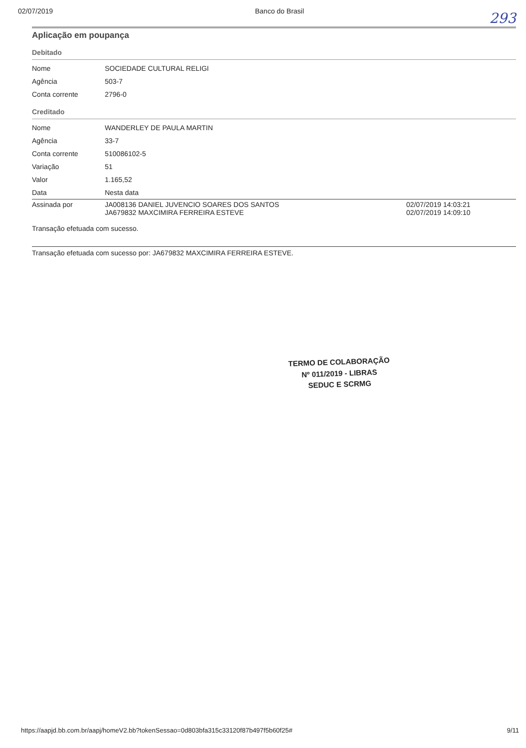02/07/2019 Banco do Brasil
293
Aplicação em poupança
Debitado
| Nome | SOCIEDADE CULTURAL RELIGI |
| Agência | 503-7 |
| Conta corrente | 2796-0 |
Creditado
| Nome | WANDERLEY DE PAULA MARTIN |
| Agência | 33-7 |
| Conta corrente | 510086102-5 |
| Variação | 51 |
| Valor | 1.165,52 |
| Data | Nesta data |
| Assinada por | JA008136 DANIEL JUVENCIO SOARES DOS SANTOS JA679832 MAXCIMIRA FERREIRA ESTEVE | 02/07/2019 14:03:21 02/07/2019 14:09:10 |
Transação efetuada com sucesso.
Transação efetuada com sucesso por: JA679832 MAXCIMIRA FERREIRA ESTEVE.
TERMO DE COLABORAÇÃO
Nº 011/2019 - LIBRAS
SEDUC E SCRMG
https://aapjd.bb.com.br/aapj/homeV2.bb?tokenSessao=0d803bfa315c33120f87b497f5b60f25# 9/11